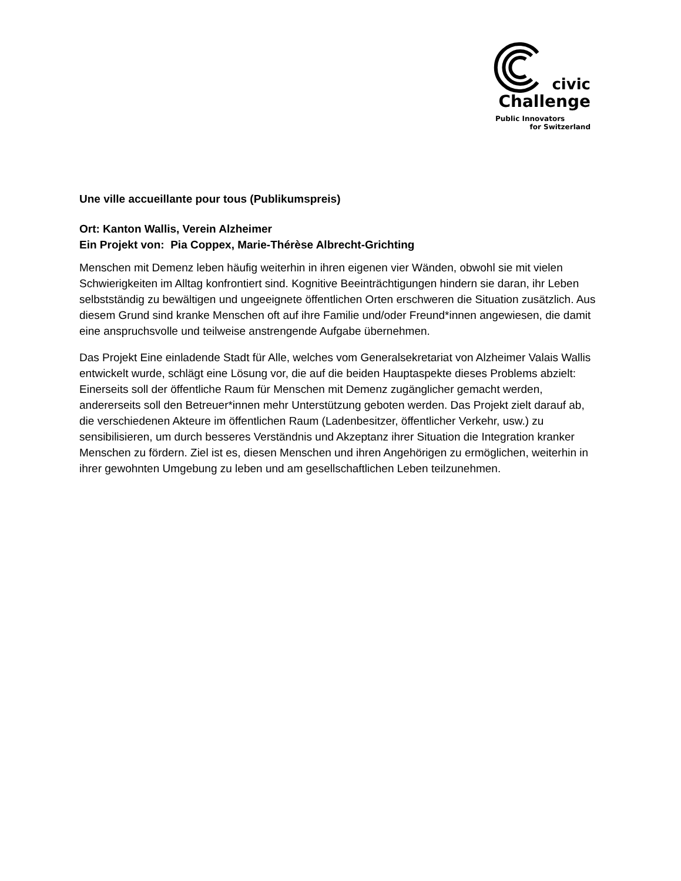civic
Challenge
Public Innovators
for Switzerland
Une ville accueillante pour tous (Publikumspreis)
Ort: Kanton Wallis, Verein Alzheimer
Ein Projekt von: Pia Coppex, Marie-Thérèse Albrecht-Grichting
Menschen mit Demenz leben häufig weiterhin in ihren eigenen vier Wänden, obwohl sie mit vielen Schwierigkeiten im Alltag konfrontiert sind. Kognitive Beeinträchtigungen hindern sie daran, ihr Leben selbstständig zu bewältigen und ungeeignete öffentlichen Orten erschweren die Situation zusätzlich. Aus diesem Grund sind kranke Menschen oft auf ihre Familie und/oder Freund*innen angewiesen, die damit eine anspruchsvolle und teilweise anstrengende Aufgabe übernehmen.
Das Projekt Eine einladende Stadt für Alle, welches vom Generalsekretariat von Alzheimer Valais Wallis entwickelt wurde, schlägt eine Lösung vor, die auf die beiden Hauptaspekte dieses Problems abzielt: Einerseits soll der öffentliche Raum für Menschen mit Demenz zugänglicher gemacht werden, andererseits soll den Betreuer*innen mehr Unterstützung geboten werden. Das Projekt zielt darauf ab, die verschiedenen Akteure im öffentlichen Raum (Ladenbesitzer, öffentlicher Verkehr, usw.) zu sensibilisieren, um durch besseres Verständnis und Akzeptanz ihrer Situation die Integration kranker Menschen zu fördern. Ziel ist es, diesen Menschen und ihren Angehörigen zu ermöglichen, weiterhin in ihrer gewohnten Umgebung zu leben und am gesellschaftlichen Leben teilzunehmen.